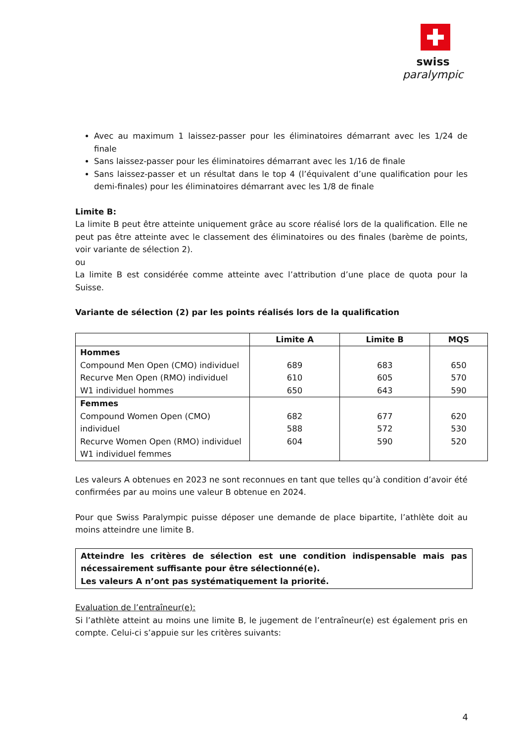swiss
paralympic
Avec au maximum 1 laissez-passer pour les éliminatoires démarrant avec les 1/24 de finale
Sans laissez-passer pour les éliminatoires démarrant avec les 1/16 de finale
Sans laissez-passer et un résultat dans le top 4 (l’équivalent d’une qualification pour les demi-finales) pour les éliminatoires démarrant avec les 1/8 de finale
Limite B:
La limite B peut être atteinte uniquement grâce au score réalisé lors de la qualification. Elle ne peut pas être atteinte avec le classement des éliminatoires ou des finales (barème de points, voir variante de sélection 2).
ou
La limite B est considérée comme atteinte avec l’attribution d’une place de quota pour la Suisse.
Variante de sélection (2) par les points réalisés lors de la qualification
| | Limite A | Limite B | MQS |
| --- | --- | --- | --- |
| Hommes Compound Men Open (CMO) individuel Recurve Men Open (RMO) individuel W1 individuel hommes | 689 610 650 | 683 605 643 | 650 570 590 |
| Femmes Compound Women Open (CMO) individuel Recurve Women Open (RMO) individuel W1 individuel femmes | 682 588 604 | 677 572 590 | 620 530 520 |
Les valeurs A obtenues en 2023 ne sont reconnues en tant que telles qu’à condition d’avoir été confirmées par au moins une valeur B obtenue en 2024.
Pour que Swiss Paralympic puisse déposer une demande de place bipartite, l’athlète doit au moins atteindre une limite B.
Atteindre les critères de sélection est une condition indispensable mais pas nécessairement suffisante pour être sélectionné(e).
Les valeurs A n’ont pas systématiquement la priorité.
Evaluation de l’entraîneur(e):
Si l’athlète atteint au moins une limite B, le jugement de l’entraîneur(e) est également pris en compte. Celui-ci s’appuie sur les critères suivants:
4